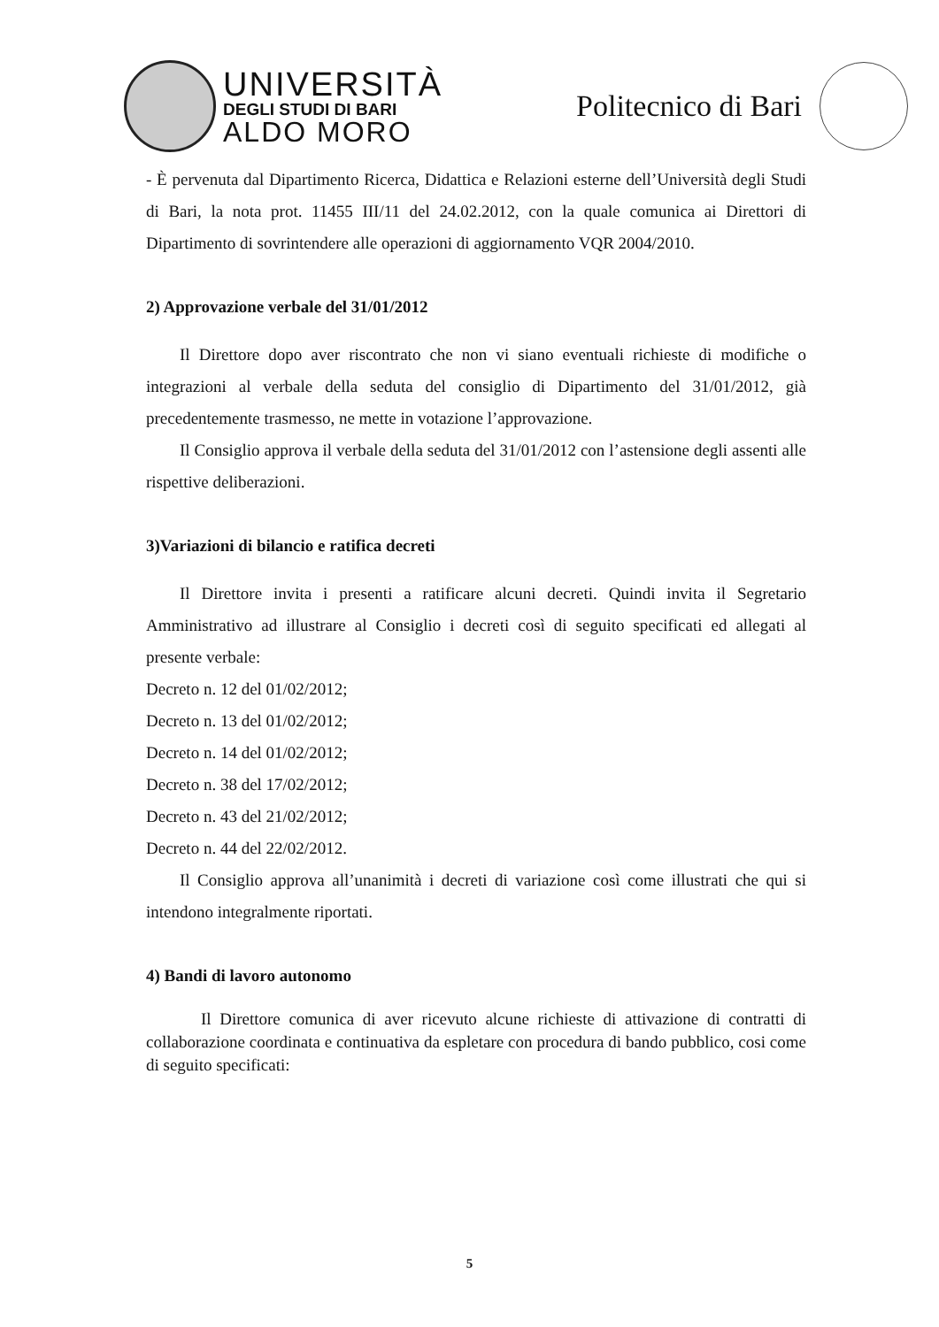UNIVERSITÀ
DEGLI STUDI DI BARI
ALDO MORO
Politecnico di Bari
- È pervenuta dal Dipartimento Ricerca, Didattica e Relazioni esterne dell’Università degli Studi di Bari, la nota prot. 11455 III/11 del 24.02.2012, con la quale comunica ai Direttori di Dipartimento di sovrintendere alle operazioni di aggiornamento VQR 2004/2010.
2) Approvazione verbale del 31/01/2012
Il Direttore dopo aver riscontrato che non vi siano eventuali richieste di modifiche o integrazioni al verbale della seduta del consiglio di Dipartimento del 31/01/2012, già precedentemente trasmesso, ne mette in votazione l’approvazione.
Il Consiglio approva il verbale della seduta del 31/01/2012 con l’astensione degli assenti alle rispettive deliberazioni.
3)Variazioni di bilancio e ratifica decreti
Il Direttore invita i presenti a ratificare alcuni decreti. Quindi invita il Segretario Amministrativo ad illustrare al Consiglio i decreti così di seguito specificati ed allegati al presente verbale:
Decreto n. 12 del 01/02/2012;
Decreto n. 13 del 01/02/2012;
Decreto n. 14 del 01/02/2012;
Decreto n. 38 del 17/02/2012;
Decreto n. 43 del 21/02/2012;
Decreto n. 44 del 22/02/2012.
Il Consiglio approva all’unanimità i decreti di variazione così come illustrati che qui si intendono integralmente riportati.
4) Bandi di lavoro autonomo
Il Direttore comunica di aver ricevuto alcune richieste di attivazione di contratti di collaborazione coordinata e continuativa da espletare con procedura di bando pubblico, cosi come di seguito specificati:
5